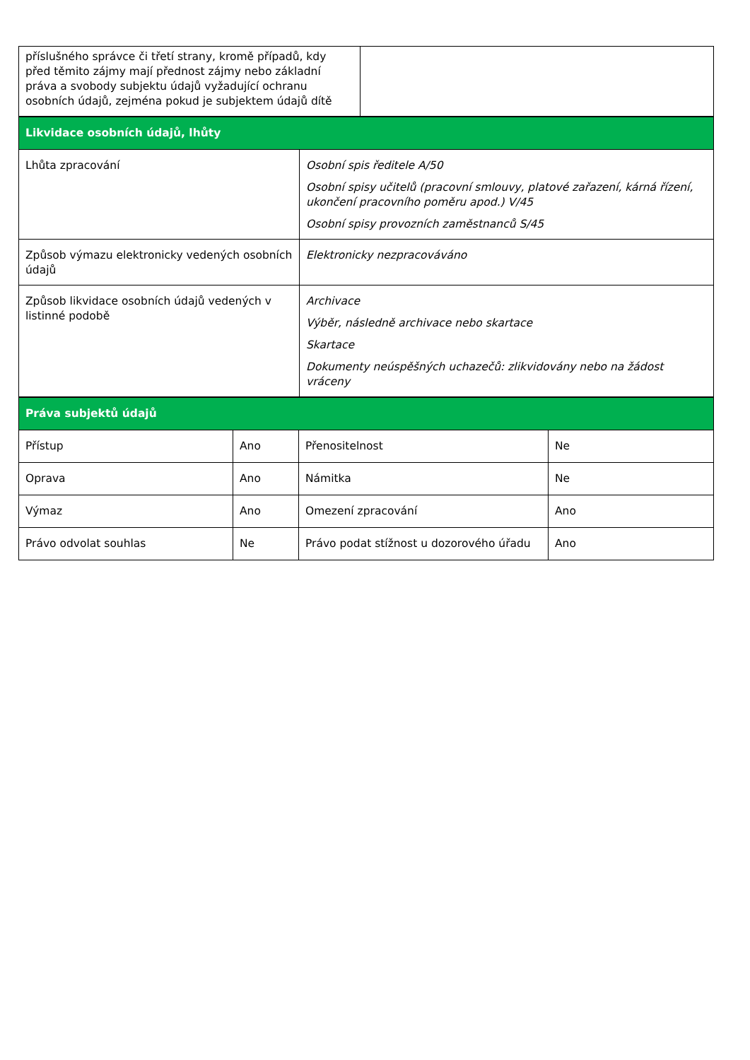| příslušného správce či třetí strany, kromě případů, kdy před těmito zájmy mají přednost zájmy nebo základní práva a svobody subjektu údajů vyžadující ochranu osobních údajů, zejména pokud je subjektem údajů dítě | |
| Likvidace osobních údajů, lhůty | |
| Lhůta zpracování | Osobní spis ředitele A/50 Osobní spisy učitelů (pracovní smlouvy, platové zařazení, kárná řízení, ukončení pracovního poměru apod.) V/45 Osobní spisy provozních zaměstnanců S/45 |
| Způsob výmazu elektronicky vedených osobních údajů | Elektronicky nezpracováváno |
| Způsob likvidace osobních údajů vedených v listinné podobě | Archivace Výběr, následně archivace nebo skartace Skartace Dokumenty neúspěšných uchazečů: zlikvidovány nebo na žádost vráceny |
| Práva subjektů údajů | | | |
| Přístup | Ano | Přenositelnost | Ne |
| Oprava | Ano | Námitka | Ne |
| Výmaz | Ano | Omezení zpracování | Ano |
| Právo odvolat souhlas | Ne | Právo podat stížnost u dozorového úřadu | Ano |